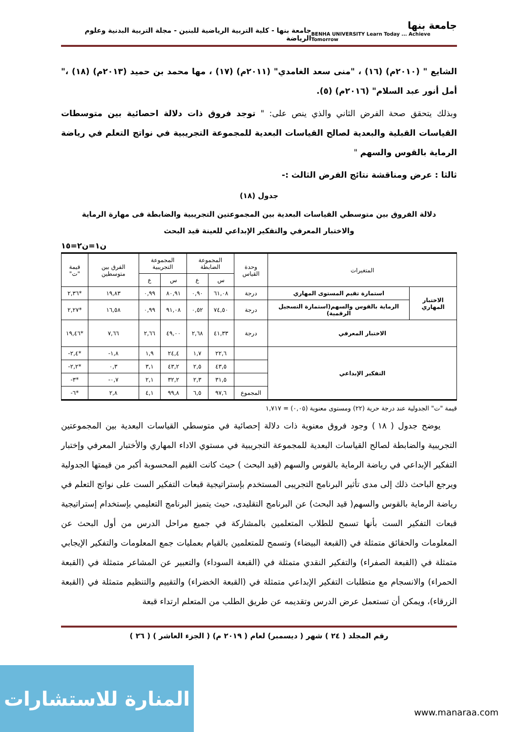جامعة بنها
BENHA UNIVERSITY Learn Today ... Achieve Tomorrow
جامعة بنها - كلية التربية الرياضية للبنين - مجلة التربية البدنية وعلوم الرياضة
الشايع " (٢٠١٠م) (١٦) ، "منى سعد الغامدي" (٢٠١١م) (١٧) ، مها محمد بن حميد (٢٠١٣م) (١٨) ،" أمل أنور عبد السلام" (٢٠١٦م) (٥).
وبذلك يتحقق صحة الفرض الثاني والذي ينص على: " توجد فروق ذات دلالة احصائية بين متوسطات القياسات القبلية والبعدية لصالح القياسات البعدية للمجموعة التجريبية في نواتج التعلم في رياضة الرماية بالقوس والسهم "
ثالثا : عرض ومناقشة نتائج الفرض الثالث :-
جدول (١٨)
دلالة الفروق بين متوسطي القياسات البعدية بين المجموعتين التجريبية والضابطة فى مهارة الرماية
والاختبار المعرفي والتفكير الإبداعي للعينة قيد البحث
ن١=ن٢=١٥
| المتغيرات | | وحدة القياس | المجموعة الضابطة | | المجموعة التجريبية | | الفرق بين متوسطين | قيمة "ت" |
| --- | --- | --- | --- | --- | --- | --- | --- | --- |
| | | | س | ع | س | ع | | |
| الاختبار المهاري | استمارة تقيم المستوى المهاري | درجة | ٦١,٠٨ | ٠,٩٠ | ٨٠,٩١ | ٠,٩٩ | ١٩,٨٣ | *٢,٣٦ |
| | الرماية بالقوس والسهم(استمارة التسجيل الرقمية) | درجة | ٧٤,٥٠ | ٠,٥٢ | ٩١,٠٨ | ٠,٩٩ | ١٦,٥٨ | *٢,٢٧ |
| الاختبار المعرفي | | درجة | ٤١,٣٣ | ٢,٦٨ | ٤٩,٠٠ | ٢,٦٦ | ٧,٦٦ | *١٩,٤٦ |
| التفكير الإبداعي | | | ٢٢,٦ | ١,٧ | ٢٤,٤ | ١,٩ | ١,٨- | *٢,٤- |
| | | | ٤٣,٥ | ٢,٥ | ٤٣,٢ | ٣,١ | ٠,٣ | *٢,٢- |
| | | | ٣١,٥ | ٢,٣ | ٣٢,٢ | ٢,١ | ٠,٧- | *٣- |
| | | المجموع | ٩٧,٦ | ٦,٥ | ٩٩,٨ | ٤,١ | ٢,٨ | *٦- |
قيمة "ت" الجدولية عند درجة حرية (٢٢) ومستوى معنوية (٠,٠٥) = ١,٧١٧
يوضح جدول ( ١٨ ) وجود فروق معنوية ذات دلالة إحصائية في متوسطي القياسات البعدية بين المجموعتين التجريبية والضابطة لصالح القياسات البعدية للمجموعة التجريبية في مستوي الاداء المهاري والأختبار المعرفي وإختبار التفكير الإبداعي في رياضة الرماية بالقوس والسهم (قيد البحث ) حيث كانت القيم المحسوبة أكبر من قيمتها الجدولية ويرجع الباحث ذلك إلى مدى تأثير البرنامج التجريبى المستخدم بإستراتيجية قبعات التفكير الست على نواتج التعلم في رياضة الرماية بالقوس والسهم( قيد البحث) عن البرنامج التقليدى، حيث يتميز البرنامج التعليمي بإستخدام إستراتيجية قبعات التفكير الست بأنها تسمح للطلاب المتعلمين بالمشاركة في جميع مراحل الدرس من أول البحث عن المعلومات والحقائق متمثلة في (القبعة البيضاء) وتسمح للمتعلمين بالقيام بعمليات جمع المعلومات والتفكير الإيجابي متمثلة في (القبعة الصفراء) والتفكير النقدي متمثلة في (القبعة السوداء) والتعبير عن المشاعر متمثلة في (القبعة الحمراء) والانسجام مع متطلبات التفكير الإبداعي متمثلة في (القبعة الخضراء) والتقييم والتنظيم متمثلة في (القبعة الزرقاء)، ويمكن أن تستعمل عرض الدرس وتقديمه عن طريق الطلب من المتعلم ارتداء قبعة
رقم المجلد ( ٢٤ ) شهر ( ديسمبر) لعام ( ٢٠١٩ م) ( الجزء العاشر ) ( ٢٦ )
المنارة للاستشارات
www.manaraa.com